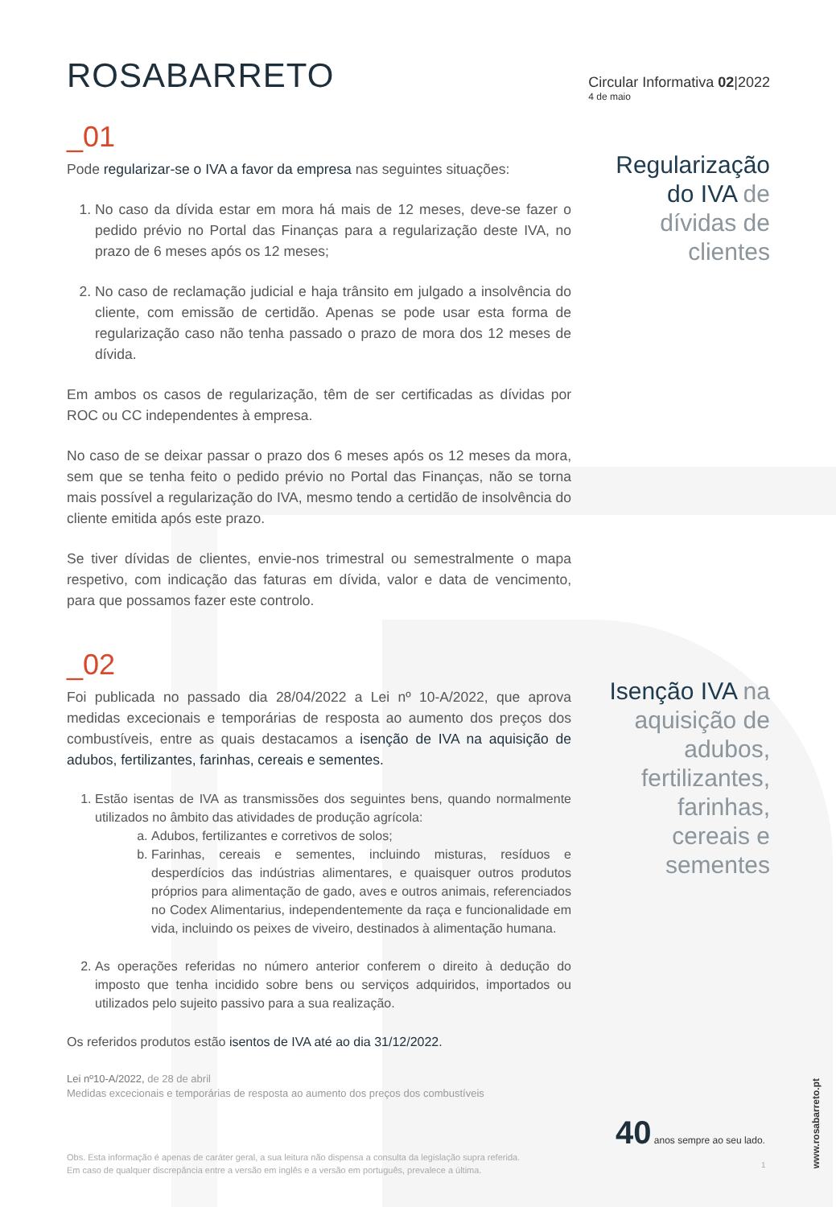ROSABARRETO
Circular Informativa 02|2022
4 de maio
_01
Pode regularizar-se o IVA a favor da empresa nas seguintes situações:
1. No caso da dívida estar em mora há mais de 12 meses, deve-se fazer o pedido prévio no Portal das Finanças para a regularização deste IVA, no prazo de 6 meses após os 12 meses;
2. No caso de reclamação judicial e haja trânsito em julgado a insolvência do cliente, com emissão de certidão. Apenas se pode usar esta forma de regularização caso não tenha passado o prazo de mora dos 12 meses de dívida.
Em ambos os casos de regularização, têm de ser certificadas as dívidas por ROC ou CC independentes à empresa.
No caso de se deixar passar o prazo dos 6 meses após os 12 meses da mora, sem que se tenha feito o pedido prévio no Portal das Finanças, não se torna mais possível a regularização do IVA, mesmo tendo a certidão de insolvência do cliente emitida após este prazo.
Se tiver dívidas de clientes, envie-nos trimestral ou semestralmente o mapa respetivo, com indicação das faturas em dívida, valor e data de vencimento, para que possamos fazer este controlo.
Regularização do IVA de dívidas de clientes
_02
Foi publicada no passado dia 28/04/2022 a Lei nº 10-A/2022, que aprova medidas excecionais e temporárias de resposta ao aumento dos preços dos combustíveis, entre as quais destacamos a isenção de IVA na aquisição de adubos, fertilizantes, farinhas, cereais e sementes.
1. Estão isentas de IVA as transmissões dos seguintes bens, quando normalmente utilizados no âmbito das atividades de produção agrícola:
a. Adubos, fertilizantes e corretivos de solos;
b. Farinhas, cereais e sementes, incluindo misturas, resíduos e desperdícios das indústrias alimentares, e quaisquer outros produtos próprios para alimentação de gado, aves e outros animais, referenciados no Codex Alimentarius, independentemente da raça e funcionalidade em vida, incluindo os peixes de viveiro, destinados à alimentação humana.
2. As operações referidas no número anterior conferem o direito à dedução do imposto que tenha incidido sobre bens ou serviços adquiridos, importados ou utilizados pelo sujeito passivo para a sua realização.
Os referidos produtos estão isentos de IVA até ao dia 31/12/2022.
Lei nº10-A/2022, de 28 de abril
Medidas excecionais e temporárias de resposta ao aumento dos preços dos combustíveis
Obs. Esta informação é apenas de caráter geral, a sua leitura não dispensa a consulta da legislação supra referida.
Em caso de qualquer discrepância entre a versão em inglês e a versão em português, prevalece a última.
Isenção IVA na aquisição de adubos, fertilizantes, farinhas, cereais e sementes
40 anos sempre ao seu lado.
1
www.rosabarreto.pt